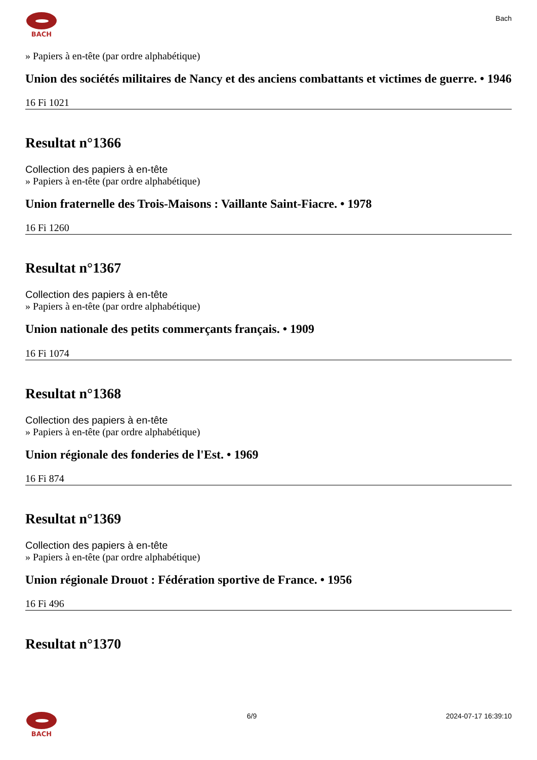BACH
Bach
» Papiers à en-tête (par ordre alphabétique)
Union des sociétés militaires de Nancy et des anciens combattants et victimes de guerre. • 1946
16 Fi 1021
Resultat n°1366
Collection des papiers à en-tête
» Papiers à en-tête (par ordre alphabétique)
Union fraternelle des Trois-Maisons : Vaillante Saint-Fiacre. • 1978
16 Fi 1260
Resultat n°1367
Collection des papiers à en-tête
» Papiers à en-tête (par ordre alphabétique)
Union nationale des petits commerçants français. • 1909
16 Fi 1074
Resultat n°1368
Collection des papiers à en-tête
» Papiers à en-tête (par ordre alphabétique)
Union régionale des fonderies de l'Est. • 1969
16 Fi 874
Resultat n°1369
Collection des papiers à en-tête
» Papiers à en-tête (par ordre alphabétique)
Union régionale Drouot : Fédération sportive de France. • 1956
16 Fi 496
Resultat n°1370
BACH 6/9 2024-07-17 16:39:10